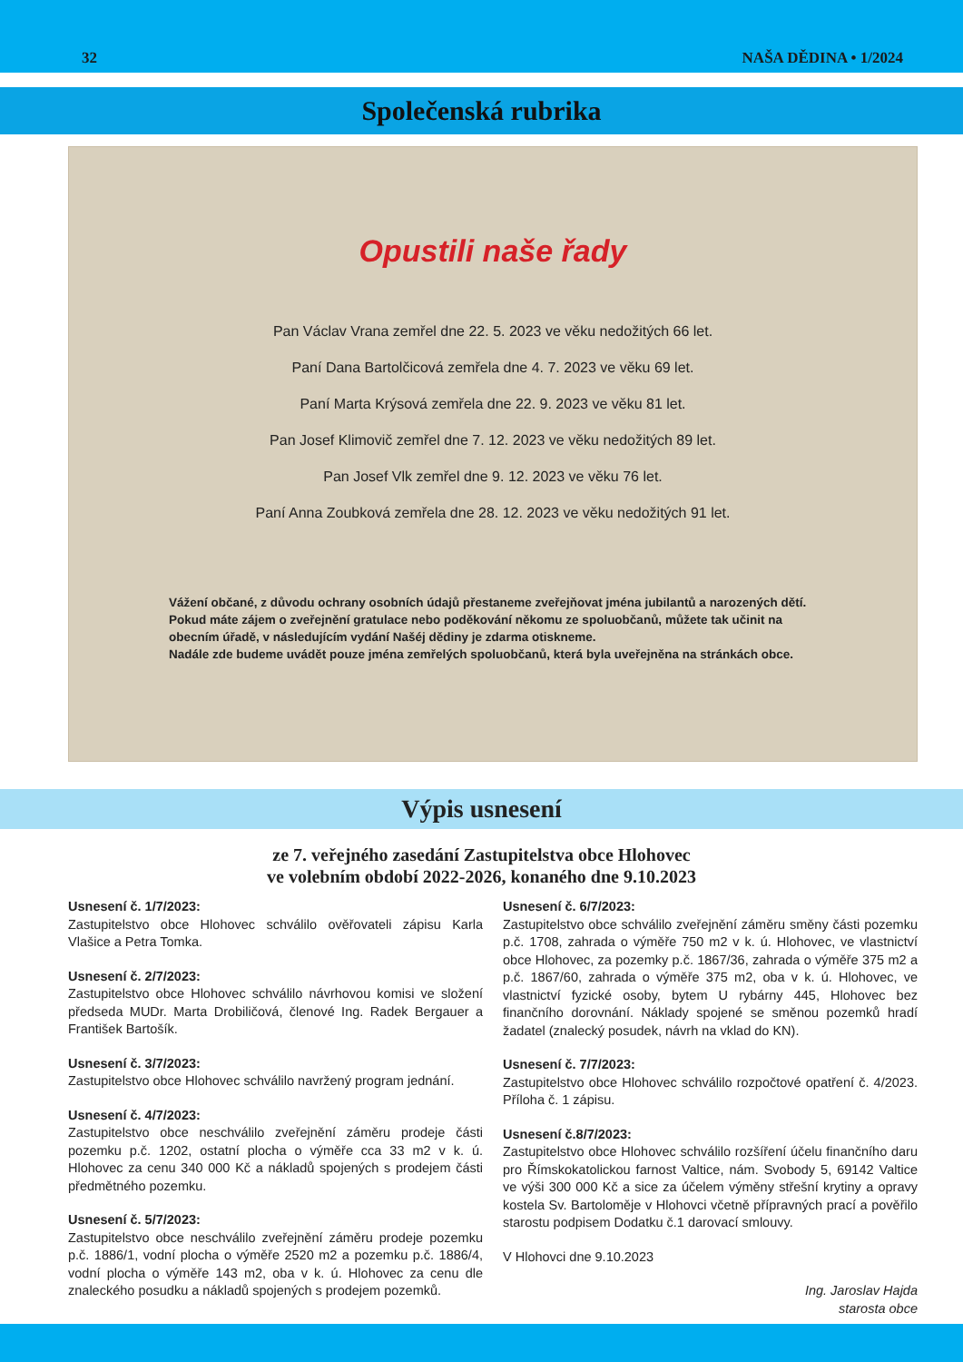32 NAŠA DĚDINA • 1/2024
Společenská rubrika
Opustili naše řady
Pan Václav Vrana zemřel dne 22. 5. 2023 ve věku nedožitých 66 let.
Paní Dana Bartolčicová zemřela dne 4. 7. 2023 ve věku 69 let.
Paní Marta Krýsová zemřela dne 22. 9. 2023 ve věku 81 let.
Pan Josef Klimovič zemřel dne 7. 12. 2023 ve věku nedožitých 89 let.
Pan Josef Vlk zemřel dne 9. 12. 2023 ve věku 76 let.
Paní Anna Zoubková zemřela dne 28. 12. 2023 ve věku nedožitých 91 let.
Vážení občané, z důvodu ochrany osobních údajů přestaneme zveřejňovat jména jubilantů a narozených dětí. Pokud máte zájem o zveřejnění gratulace nebo poděkování někomu ze spoluobčanů, můžete tak učinit na obecním úřadě, v následujícím vydání Našéj dědiny je zdarma otiskneme.
Nadále zde budeme uvádět pouze jména zemřelých spoluobčanů, která byla uveřejněna na stránkách obce.
Výpis usnesení
ze 7. veřejného zasedání Zastupitelstva obce Hlohovec
ve volebním období 2022-2026, konaného dne 9.10.2023
Usnesení č. 1/7/2023:
Zastupitelstvo obce Hlohovec schválilo ověřovateli zápisu Karla Vlašice a Petra Tomka.
Usnesení č. 2/7/2023:
Zastupitelstvo obce Hlohovec schválilo návrhovou komisi ve složení předseda MUDr. Marta Drobiličová, členové Ing. Radek Bergauer a František Bartošík.
Usnesení č. 3/7/2023:
Zastupitelstvo obce Hlohovec schválilo navržený program jednání.
Usnesení č. 4/7/2023:
Zastupitelstvo obce neschválilo zveřejnění záměru prodeje části pozemku p.č. 1202, ostatní plocha o výměře cca 33 m2 v k. ú. Hlohovec za cenu 340 000 Kč a nákladů spojených s prodejem části předmětného pozemku.
Usnesení č. 5/7/2023:
Zastupitelstvo obce neschválilo zveřejnění záměru prodeje pozemku p.č. 1886/1, vodní plocha o výměře 2520 m2 a pozemku p.č. 1886/4, vodní plocha o výměře 143 m2, oba v k. ú. Hlohovec za cenu dle znaleckého posudku a nákladů spojených s prodejem pozemků.
Usnesení č. 6/7/2023:
Zastupitelstvo obce schválilo zveřejnění záměru směny části pozemku p.č. 1708, zahrada o výměře 750 m2 v k. ú. Hlohovec, ve vlastnictví obce Hlohovec, za pozemky p.č. 1867/36, zahrada o výměře 375 m2 a p.č. 1867/60, zahrada o výměře 375 m2, oba v k. ú. Hlohovec, ve vlastnictví fyzické osoby, bytem U rybárny 445, Hlohovec bez finančního dorovnání. Náklady spojené se směnou pozemků hradí žadatel (znalecký posudek, návrh na vklad do KN).
Usnesení č. 7/7/2023:
Zastupitelstvo obce Hlohovec schválilo rozpočtové opatření č. 4/2023. Příloha č. 1 zápisu.
Usnesení č.8/7/2023:
Zastupitelstvo obce Hlohovec schválilo rozšíření účelu finančního daru pro Římskokatolickou farnost Valtice, nám. Svobody 5, 69142 Valtice ve výši 300 000 Kč a sice za účelem výměny střešní krytiny a opravy kostela Sv. Bartoloměje v Hlohovci včetně přípravných prací a pověřilo starostu podpisem Dodatku č.1 darovací smlouvy.
V Hlohovci dne 9.10.2023
Ing. Jaroslav Hajda
starosta obce